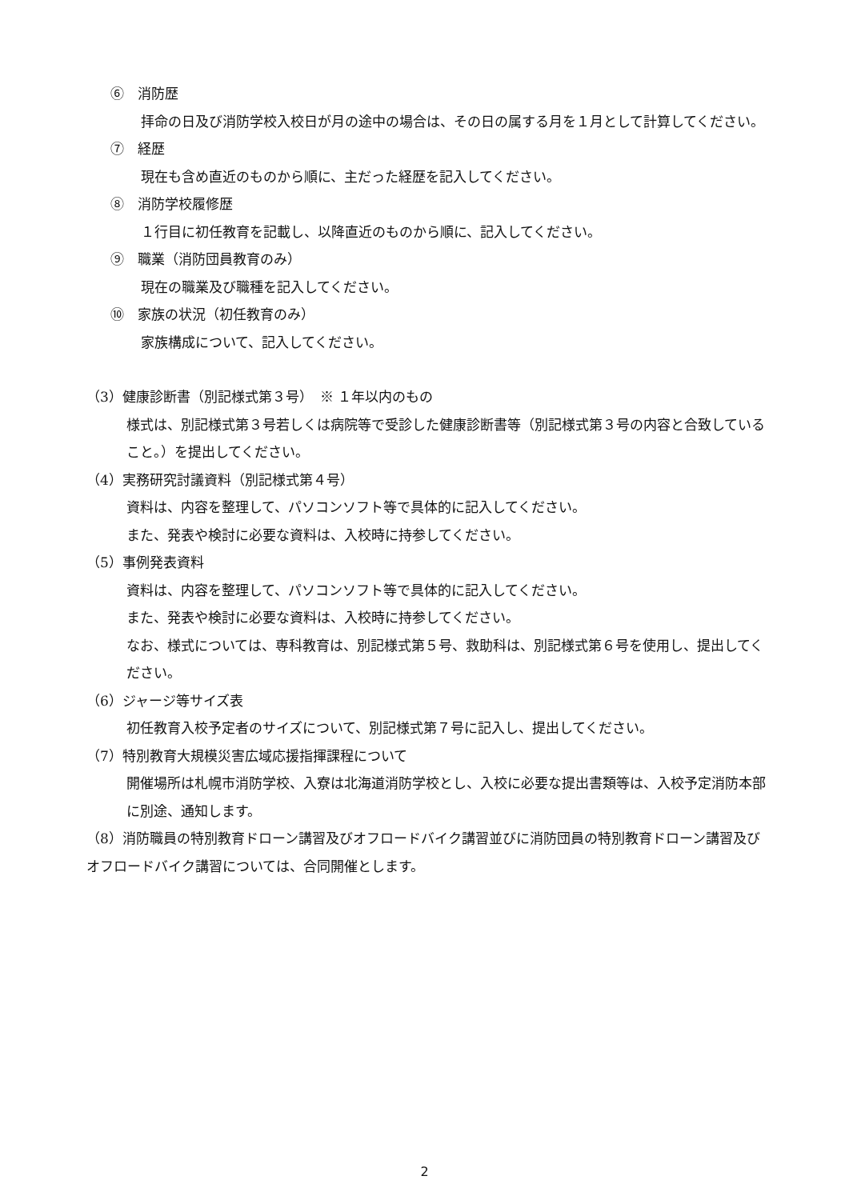⑥　消防歴
拝命の日及び消防学校入校日が月の途中の場合は、その日の属する月を１月として計算してください。
⑦　経歴
現在も含め直近のものから順に、主だった経歴を記入してください。
⑧　消防学校履修歴
１行目に初任教育を記載し、以降直近のものから順に、記入してください。
⑨　職業（消防団員教育のみ）
現在の職業及び職種を記入してください。
⑩　家族の状況（初任教育のみ）
家族構成について、記入してください。
（3）健康診断書（別記様式第３号）　※ １年以内のもの
様式は、別記様式第３号若しくは病院等で受診した健康診断書等（別記様式第３号の内容と合致していること。）を提出してください。
（4）実務研究討議資料（別記様式第４号）
資料は、内容を整理して、パソコンソフト等で具体的に記入してください。
また、発表や検討に必要な資料は、入校時に持参してください。
（5）事例発表資料
資料は、内容を整理して、パソコンソフト等で具体的に記入してください。
また、発表や検討に必要な資料は、入校時に持参してください。
なお、様式については、専科教育は、別記様式第５号、救助科は、別記様式第６号を使用し、提出してください。
（6）ジャージ等サイズ表
初任教育入校予定者のサイズについて、別記様式第７号に記入し、提出してください。
（7）特別教育大規模災害広域応援指揮課程について
開催場所は札幌市消防学校、入寮は北海道消防学校とし、入校に必要な提出書類等は、入校予定消防本部に別途、通知します。
（8）消防職員の特別教育ドローン講習及びオフロードバイク講習並びに消防団員の特別教育ドローン講習及びオフロードバイク講習については、合同開催とします。
2